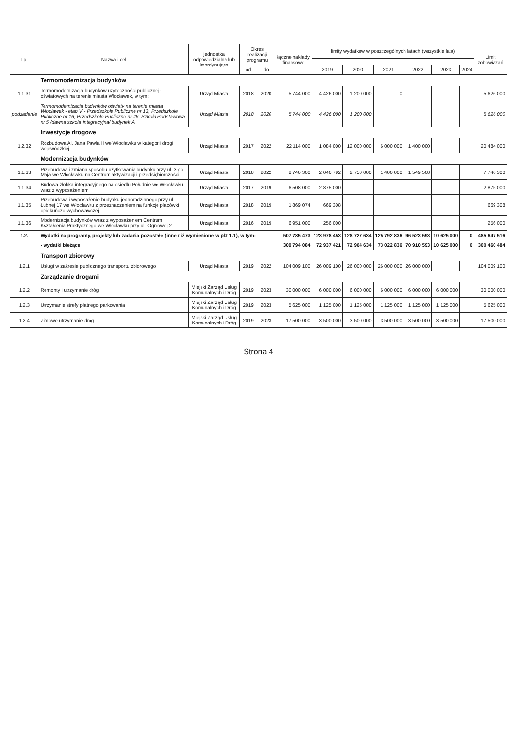| Lp. | Nazwa i cel | jednostka odpowiedzialna lub koordynująca | Okres realizacji programu | | łączne nakłady finansowe | limity wydatków w poszczególnych latach (wszystkie lata) | | | | | | Limit zobowiązań |
| --- | --- | --- | --- | --- | --- | --- | --- | --- | --- | --- | --- | --- |
| | | | od | do | | 2019 | 2020 | 2021 | 2022 | 2023 | 2024 | |
| | Termomodernizacja budynków | | | | | | | | | | | |
| 1.1.31 | Termomodernizacja budynków użyteczności publicznej - oświatowych na terenie miasta Włocławek, w tym: | Urząd Miasta | 2018 | 2020 | 5 744 000 | 4 426 000 | 1 200 000 | 0 | | | | 5 626 000 |
| podzadanie | Termomodernizacja budynków oświaty na terenie miasta Włocławek - etap V - Przedszkole Publiczne nr 13, Przedszkole Publiczne nr 16, Przedszkole Publiczne nr 26, Szkoła Podstawowa nr 5 /dawna szkoła integracyjna/ budynek A | Urząd Miasta | 2018 | 2020 | 5 744 000 | 4 426 000 | 1 200 000 | | | | | 5 626 000 |
| | Inwestycje drogowe | | | | | | | | | | | |
| 1.2.32 | Rozbudowa Al. Jana Pawła II we Włocławku w kategorii drogi wojewódzkiej | Urząd Miasta | 2017 | 2022 | 22 114 000 | 1 084 000 | 12 000 000 | 6 000 000 | 1 400 000 | | | 20 484 000 |
| | Modernizacja budynków | | | | | | | | | | | |
| 1.1.33 | Przebudowa i zmiana sposobu użytkowania budynku przy ul. 3-go Maja we Włocławku na Centrum aktywizacji i przedsiębiorczości | Urząd Miasta | 2018 | 2022 | 8 746 300 | 2 046 792 | 2 750 000 | 1 400 000 | 1 549 508 | | | 7 746 300 |
| 1.1.34 | Budowa żłobka integracyjnego na osiedlu Południe we Włocławku wraz z wyposażeniem | Urząd Miasta | 2017 | 2019 | 6 508 000 | 2 875 000 | | | | | | 2 875 000 |
| 1.1.35 | Przebudowa i wyposażenie budynku jednorodzinnego przy ul. Łubnej 17 we Włocławku z przeznaczeniem na funkcje placówki opiekuńczo-wychowawczej | Urząd Miasta | 2018 | 2019 | 1 869 074 | 669 308 | | | | | | 669 308 |
| 1.1.36 | Modernizacja budynków wraz z wyposażeniem Centrum Kształcenia Praktycznego we Włocławku przy ul. Ogniowej 2 | Urząd Miasta | 2016 | 2019 | 6 951 000 | 256 000 | | | | | | 256 000 |
| 1.2. | Wydatki na programy, projekty lub zadania pozostałe (inne niż wymienione w pkt 1.1), w tym: | | | | 507 785 473 | 123 978 453 | 128 727 634 | 125 792 836 | 96 523 593 | 10 625 000 | 0 | 485 647 516 |
| | - wydatki bieżące | | | | 309 794 084 | 72 937 421 | 72 964 634 | 73 022 836 | 70 910 593 | 10 625 000 | 0 | 300 460 484 |
| | Transport zbiorowy | | | | | | | | | | | |
| 1.2.1 | Usługi w zakresie publicznego transportu zbiorowego | Urząd Miasta | 2019 | 2022 | 104 009 100 | 26 009 100 | 26 000 000 | 26 000 000 | 26 000 000 | | | 104 009 100 |
| | Zarządzanie drogami | | | | | | | | | | | |
| 1.2.2 | Remonty i utrzymanie dróg | Miejski Zarząd Usług Komunalnych i Dróg | 2019 | 2023 | 30 000 000 | 6 000 000 | 6 000 000 | 6 000 000 | 6 000 000 | 6 000 000 | | 30 000 000 |
| 1.2.3 | Utrzymanie strefy płatnego parkowania | Miejski Zarząd Usług Komunalnych i Dróg | 2019 | 2023 | 5 625 000 | 1 125 000 | 1 125 000 | 1 125 000 | 1 125 000 | 1 125 000 | | 5 625 000 |
| 1.2.4 | Zimowe utrzymanie dróg | Miejski Zarząd Usług Komunalnych i Dróg | 2019 | 2023 | 17 500 000 | 3 500 000 | 3 500 000 | 3 500 000 | 3 500 000 | 3 500 000 | | 17 500 000 |
Strona 4